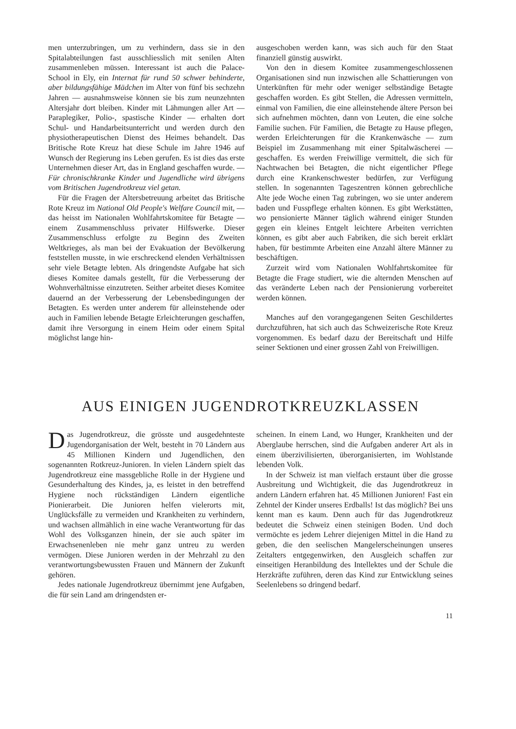men unterzubringen, um zu verhindern, dass sie in den Spitalabteilungen fast ausschliesslich mit senilen Alten zusammenleben müssen. Interessant ist auch die Palace-School in Ely, ein Internat für rund 50 schwer behinderte, aber bildungsfähige Mädchen im Alter von fünf bis sechzehn Jahren — ausnahmsweise können sie bis zum neunzehnten Altersjahr dort bleiben. Kinder mit Lähmungen aller Art — Paraplegiker, Polio-, spastische Kinder — erhalten dort Schul- und Handarbeitsunterricht und werden durch den physiotherapeutischen Dienst des Heimes behandelt. Das Britische Rote Kreuz hat diese Schule im Jahre 1946 auf Wunsch der Regierung ins Leben gerufen. Es ist dies das erste Unternehmen dieser Art, das in England geschaffen wurde. — Für chronischkranke Kinder und Jugendliche wird übrigens vom Britischen Jugendrotkreuz viel getan.
Für die Fragen der Altersbetreuung arbeitet das Britische Rote Kreuz im National Old People's Welfare Council mit, — das heisst im Nationalen Wohlfahrtskomitee für Betagte — einem Zusammenschluss privater Hilfswerke. Dieser Zusammenschluss erfolgte zu Beginn des Zweiten Weltkrieges, als man bei der Evakuation der Bevölkerung feststellen musste, in wie erschreckend elenden Verhältnissen sehr viele Betagte lebten. Als dringendste Aufgabe hat sich dieses Komitee damals gestellt, für die Verbesserung der Wohnverhältnisse einzutreten. Seither arbeitet dieses Komitee dauernd an der Verbesserung der Lebensbedingungen der Betagten. Es werden unter anderem für alleinstehende oder auch in Familien lebende Betagte Erleichterungen geschaffen, damit ihre Versorgung in einem Heim oder einem Spital möglichst lange hin-
ausgeschoben werden kann, was sich auch für den Staat finanziell günstig auswirkt.
Von den in diesem Komitee zusammengeschlossenen Organisationen sind nun inzwischen alle Schattierungen von Unterkünften für mehr oder weniger selbständige Betagte geschaffen worden. Es gibt Stellen, die Adressen vermitteln, einmal von Familien, die eine alleinstehende ältere Person bei sich aufnehmen möchten, dann von Leuten, die eine solche Familie suchen. Für Familien, die Betagte zu Hause pflegen, werden Erleichterungen für die Krankenwäsche — zum Beispiel im Zusammenhang mit einer Spitalwäscherei — geschaffen. Es werden Freiwillige vermittelt, die sich für Nachtwachen bei Betagten, die nicht eigentlicher Pflege durch eine Krankenschwester bedürfen, zur Verfügung stellen. In sogenannten Tageszentren können gebrechliche Alte jede Woche einen Tag zubringen, wo sie unter anderem baden und Fusspflege erhalten können. Es gibt Werkstätten, wo pensionierte Männer täglich während einiger Stunden gegen ein kleines Entgelt leichtere Arbeiten verrichten können, es gibt aber auch Fabriken, die sich bereit erklärt haben, für bestimmte Arbeiten eine Anzahl ältere Männer zu beschäftigen.
Zurzeit wird vom Nationalen Wohlfahrtskomitee für Betagte die Frage studiert, wie die alternden Menschen auf das veränderte Leben nach der Pensionierung vorbereitet werden können.
Manches auf den vorangegangenen Seiten Geschildertes durchzuführen, hat sich auch das Schweizerische Rote Kreuz vorgenommen. Es bedarf dazu der Bereitschaft und Hilfe seiner Sektionen und einer grossen Zahl von Freiwilligen.
AUS EINIGEN JUGENDROTKREUZKLASSEN
Das Jugendrotkreuz, die grösste und ausgedehnteste Jugendorganisation der Welt, besteht in 70 Ländern aus 45 Millionen Kindern und Jugendlichen, den sogenannten Rotkreuz-Junioren. In vielen Ländern spielt das Jugendrotkreuz eine massgebliche Rolle in der Hygiene und Gesunderhaltung des Kindes, ja, es leistet in den betreffend Hygiene noch rückständigen Ländern eigentliche Pionierarbeit. Die Junioren helfen vielerorts mit, Unglücksfälle zu vermeiden und Krankheiten zu verhindern, und wachsen allmählich in eine wache Verantwortung für das Wohl des Volksganzen hinein, der sie auch später im Erwachsenenleben nie mehr ganz untreu zu werden vermögen. Diese Junioren werden in der Mehrzahl zu den verantwortungsbewussten Frauen und Männern der Zukunft gehören.
Jedes nationale Jugendrotkreuz übernimmt jene Aufgaben, die für sein Land am dringendsten er-
scheinen. In einem Land, wo Hunger, Krankheiten und der Aberglaube herrschen, sind die Aufgaben anderer Art als in einem überzivilisierten, überorganisierten, im Wohlstande lebenden Volk.
In der Schweiz ist man vielfach erstaunt über die grosse Ausbreitung und Wichtigkeit, die das Jugendrotkreuz in andern Ländern erfahren hat. 45 Millionen Junioren! Fast ein Zehntel der Kinder unseres Erdballs! Ist das möglich? Bei uns kennt man es kaum. Denn auch für das Jugendrotkreuz bedeutet die Schweiz einen steinigen Boden. Und doch vermöchte es jedem Lehrer diejenigen Mittel in die Hand zu geben, die den seelischen Mangelerscheinungen unseres Zeitalters entgegenwirken, den Ausgleich schaffen zur einseitigen Heranbildung des Intellektes und der Schule die Herzkräfte zuführen, deren das Kind zur Entwicklung seines Seelenlebens so dringend bedarf.
11